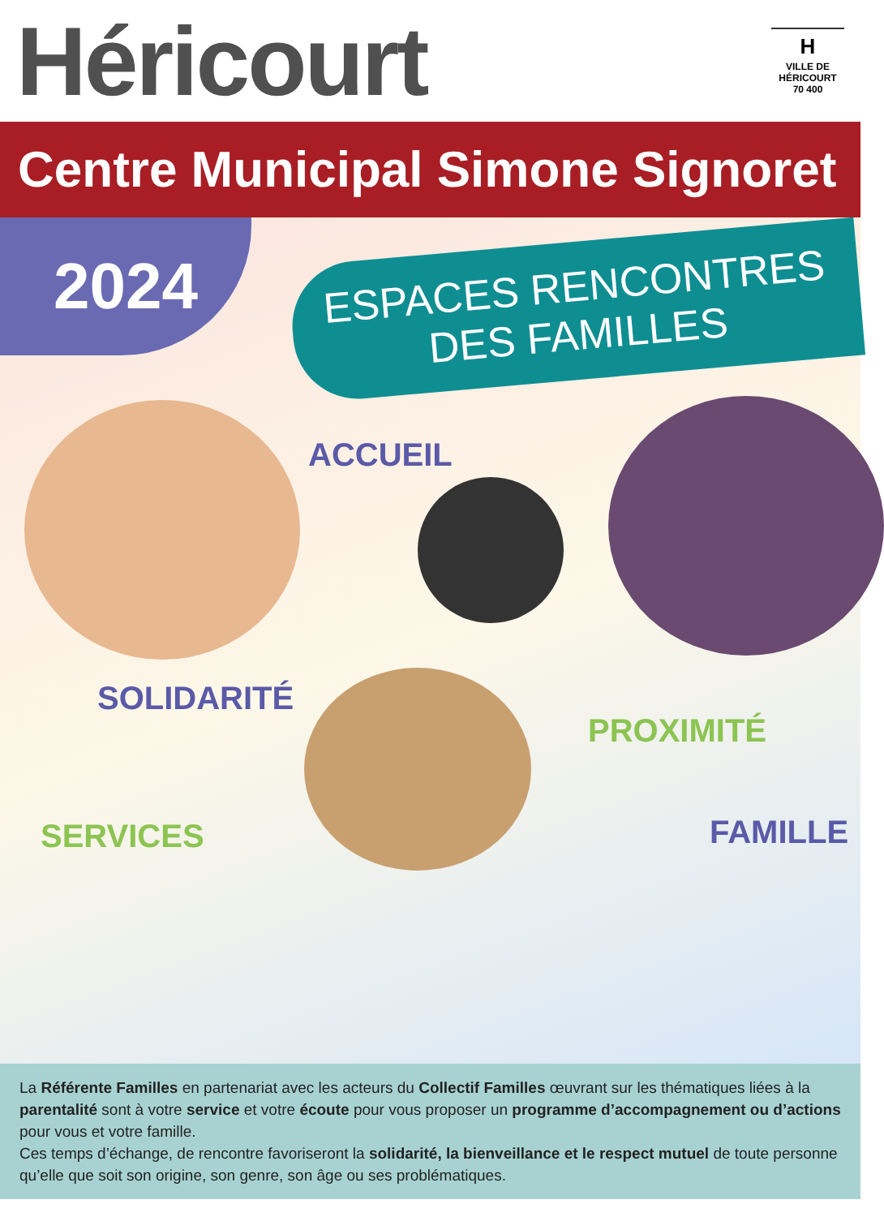Héricourt
H
VILLE DE
HÉRICOURT
70 400
Centre Municipal Simone Signoret
2024
ESPACES RENCONTRES
DES FAMILLES
ACCUEIL
SOLIDARITÉ
PROXIMITÉ
SERVICES FAMILLE
La Référente Familles en partenariat avec les acteurs du Collectif Familles œuvrant sur les thématiques liées à la parentalité sont à votre service et votre écoute pour vous proposer un programme d’accompagnement ou d’actions pour vous et votre famille.
Ces temps d’échange, de rencontre favoriseront la solidarité, la bienveillance et le respect mutuel de toute personne qu’elle que soit son origine, son genre, son âge ou ses problématiques.